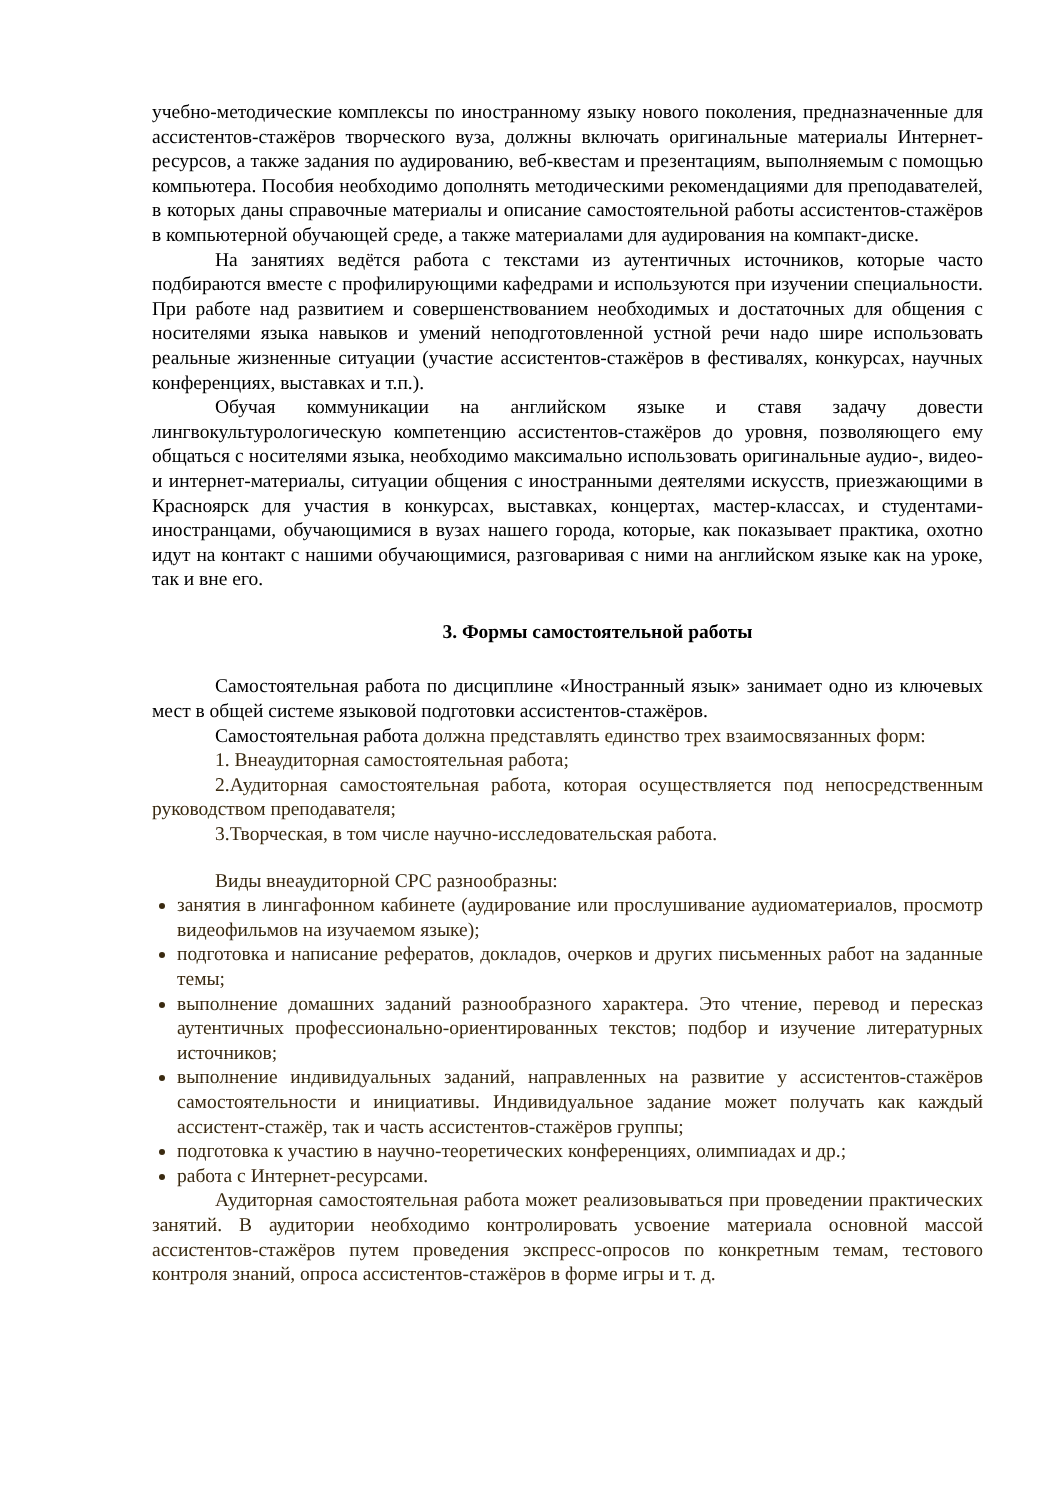учебно-методические комплексы по иностранному языку нового поколения, предназначенные для ассистентов-стажёров творческого вуза, должны включать оригинальные материалы Интернет-ресурсов, а также задания по аудированию, веб-квестам и презентациям, выполняемым с помощью компьютера. Пособия необходимо дополнять методическими рекомендациями для преподавателей, в которых даны справочные материалы и описание самостоятельной работы ассистентов-стажёров в компьютерной обучающей среде, а также материалами для аудирования на компакт-диске.
На занятиях ведётся работа с текстами из аутентичных источников, которые часто подбираются вместе с профилирующими кафедрами и используются при изучении специальности. При работе над развитием и совершенствованием необходимых и достаточных для общения с носителями языка навыков и умений неподготовленной устной речи надо шире использовать реальные жизненные ситуации (участие ассистентов-стажёров в фестивалях, конкурсах, научных конференциях, выставках и т.п.).
Обучая коммуникации на английском языке и ставя задачу довести лингвокультурологическую компетенцию ассистентов-стажёров до уровня, позволяющего ему общаться с носителями языка, необходимо максимально использовать оригинальные аудио-, видео- и интернет-материалы, ситуации общения с иностранными деятелями искусств, приезжающими в Красноярск для участия в конкурсах, выставках, концертах, мастер-классах, и студентами-иностранцами, обучающимися в вузах нашего города, которые, как показывает практика, охотно идут на контакт с нашими обучающимися, разговаривая с ними на английском языке как на уроке, так и вне его.
3. Формы самостоятельной работы
Самостоятельная работа по дисциплине «Иностранный язык» занимает одно из ключевых мест в общей системе языковой подготовки ассистентов-стажёров.
Самостоятельная работа должна представлять единство трех взаимосвязанных форм:
1. Внеаудиторная самостоятельная работа;
2.Аудиторная самостоятельная работа, которая осуществляется под непосредственным руководством преподавателя;
3.Творческая, в том числе научно-исследовательская работа.
Виды внеаудиторной СРС разнообразны:
занятия в лингафонном кабинете (аудирование или прослушивание аудиоматериалов, просмотр видеофильмов на изучаемом языке);
подготовка и написание рефератов, докладов, очерков и других письменных работ на заданные темы;
выполнение домашних заданий разнообразного характера. Это чтение, перевод и пересказ аутентичных профессионально-ориентированных текстов; подбор и изучение литературных источников;
выполнение индивидуальных заданий, направленных на развитие у ассистентов-стажёров самостоятельности и инициативы. Индивидуальное задание может получать как каждый ассистент-стажёр, так и часть ассистентов-стажёров группы;
подготовка к участию в научно-теоретических конференциях, олимпиадах и др.;
работа с Интернет-ресурсами.
Аудиторная самостоятельная работа может реализовываться при проведении практических занятий. В аудитории необходимо контролировать усвоение материала основной массой ассистентов-стажёров путем проведения экспресс-опросов по конкретным темам, тестового контроля знаний, опроса ассистентов-стажёров в форме игры и т. д.